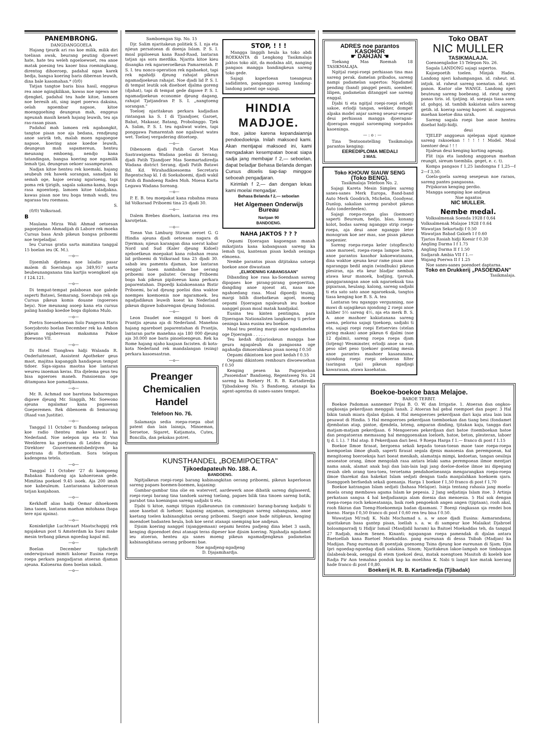PANEMBRONG.
DANGDANGGOELA
Hajang tjeurik ari ras koe milik, milik diri toelisan awak, beurang peuting djoewet hate, hate teu weleh ngoeloewoet, rea anoe matak poesing teu kaoer bisa roemingkang, direntog dihoeroep, padahal ngan karek bedja, bangsa koering baris diberean leuwih, dina bale kasomahan.* (0/0)
Tatjan tangtoe baris bisa hasil, enggeus rea anoe ngingkilikan, kawas noe ngewa noe djengkel, padahal teu hade kitoe, lamoen noe beresih ati, sing inget poerwa daksina, oelah ngoembar napsoe, kitoe moenggoehing deungeun mah, enggeus ngeunah masih keneh hajang leuwih, teu aja ras-rasan pisan.
Padahal mah lamoen rek ngabangkit, tangtoe pisan noe aja bedana, rendjeung anoe saririk teh, malah moen ngagoegoe napsoe, koering anoe koedoe leuwih, deungeun mah sapamereun, henteu meunang emboeng, nendjo kana tatandingan, bangsa koering noe ngamilik lemah tjai, deungeun oekoer sasampeuran.
Nadjan kitoe henteu rek koemaki, hajang seubeuh rek hawek sorangan, sanadjan ki semah oge, hajoe oerang ngarioeng, tapi poma rek tjirigih, sagala sakama-kama, boga rasa ngoentoep, lamoen kitoe taladjakna. kawas pisan noe teu boga temah wadi, teu ngarasa teu roemasa.
S.
(0/0) Volksraad.
B
Maulana Mirza Wali Ahmad oetoesan pagoejoeban Ahmadijah di Labore rek moeka Cursus basa Arab pikeun bangsa priboemi noe terpeladjar.
Ieu Cursus gratis sarta mimitina tanggal 15 boelan ieu (K. M.).
—o—
Djoemlah djelema noe laladio pasar malem di Soerabaja aja 349,957 sarta beubeunanganana tina kartjis woengkoel aja f 124.121.
—o—
Di tempat-tempat palaboean noe galede saperti Batawi, Semarang, Soerabaja rek aja Cursus pikeun komis douane (ngoeroes beja). Noe meunang asoep kana eta cursus paling handap koedoe boga diploma Mulo.
—o—
Poetra Soesoehoenan Solo Pangeran Haris Soerjobroto boelan December rek ka Ambon pikeun ngaberesan makamna Pakoe Boewono VII.
—o—
Di Hotel Tionghwa hidji Walanda R. Onderluitenant, Assistent Apotheker geus maot, majitna kapanggih handapeun tempat tidoer. Siga-sigana maotna koe lantaran weureu inoeman keras. Eta djelema geus teu bisa ngoeroes maneh. Pansioenna oge ditampana koe pamadjikanana.
—o—
Mr. R. Achmad noe baretona babarengan digawe djeung Mr. Singgih, Mr. Soewono ajeuna ngalamar kana pagawean Goeperemen. Rek dibenoem di Semarang (Raad van Justitie).
—o—
Tanggal 11 October ti Bandoeng nelepon koe radio (henteu make kawat) ka Nederland. Noe nelepon nja eta Ir. Van Weelderen ka poetrana di Leiden djeung Direktoer Gouvernementsbedrijven ka poetrana di Rotterdam. Sora telepon kadengena tetela.
—o—
Tanggal 11 October '27 di kampoeng Babakan Bandoeng aja kahoeroean gede. Mimitina poekoel 9.45 isoek. Aja 200 imah noe kabeuleum. Lantaranana kahoeroean tatjan kanjahoan.
—o—
Kerkhoff alias hadji Oemar dihoekoem lima taoen, lantaran maehan mitohana (bapa tere njai njaina).
—o—
Koninkelijke Luchtvaart Maatschappij rek ngajakeun post ti Amsterdam ka Suez make mesin terbang pikeun ngoedag kapal mil.
—o—
Boelan December tijdschrift onderwijsraad mimiti kaloear Eusina roepa roepa perkara pangadjaran atoeran djaman ajeuna. Kaloearna doea boelan sakali.
—o—
Samboengan Sip. No. 15
Djr. Salim njaritakeun politiek S. I. nja eta njieun persatoean di doenja Islam. P. S. I. moal pipiloeeun kana Raad-Raad, lantaran tatjan aja sora merdika. Njarita kitoe kieu disangka rek ngaroeroelkeun Pamarentah. P. S. I. teu nonco-operation rek ngabaekot, tapi rek ngahidji djeung rahajat pikeun ngamadjoekeun rahajat. Noe djadi lid P. S. I. di tempat leutik sok diseboet djalma goreng (djahat), tapi di tempat gede digawe P. S. I. ngamadjoekeun economie djeung dagang, rahajat Tjatjandran P. S. I. „nangtoeng sorangan."
Toeloej njaritakeun perkara kadjadian rintangan ka S. I di Tjiandjoer, Garoet, Babat, Makasar, Batang, Probolinggo. Tjek A. Salim, P. S. I. teu ngaliwat wates, tapi ponggawa Pamarentah noe ngaliwat wates wet. Toeloej vergadering ditoetoep.
—o—
Dibenoem djadi Patih Garoet Mas Sastrawigoena Wadana poelisi di Serang; djadi Patih Tjiandjoer Mas Soemartadiredja Wadana district Serang, djadi Patih Batawi Rd. Kd. Wirahadikoesoema Secretaris Regentschap kl. I di Soekaboemi, djadi wakil Patih di Bandoeng Raden Moh. Moesa Karta Legawa Wadana Soreang.
—o—
P. E. B. teu moepakat kana robahna reana lid Volksraad Priboemi tina 25 djadi 30.
—o—
Dalem Brebes disehors, lantaran rea rea karotjetan.
—o—
Toean Van Limburg Stirum oeroet G. G Hindia ajeuna djadi oetoesan nagara di Djerman; njieun karangan dina soerat kabar Nord und Sud (Kaler djeung Kidoel) njeboetkeun moepakat kana robahan reana lid priboemi di Volksraad tina 25 djadi 30. sabab ieu pamenta djaman, koe lantaran oenggal taoen nambahan bae oerang priboemi noe paliuter. Oerang Priboemi boga hak pikeun pipiloeeun kana perkara paparentahan. Dipoedji kalakoeanana Bistir Priboemi, ba'ad djeung poelisi dina waktoe noempes koemoenis noe ngaramoek. Ieu ngadjadikeun leuwih koeat ka Nederland pikeun digawe babarengan djeung Indonisi.
—o—
Leon Daudet noe minggat ti boei di Prantjis ajeuna aja di Nederland. Manehna hajang ngareboet paparentahan di Prantjis, lantaran parte manehna aja 180 000 djeung aja 30.000 noe baris pinoeloengeun. Rek ka Rome hajang njaho kaajaan facisten. di kota-kota Nederland rek mandalangan (ezing) perkara kasoesastran.
—o—
Preanger Chemicalien Handel
Telefoon No. 76.
Salamanja sedia roepa-roepa obat patent dan lain lainnja, Minoeman, Seroetoe, Sigaret, Katjamata, Cutex, Boncilla, dan pekakas potret.
STOP, ! ! !
Mangga linggih heula ka toko abdi ROEKANTA di Lengkong Tasikmalaja jaktos toko alit, da modalna alit, nanging pangaos mangga bandingkeun sareng toko gede.
Sajagi kaperloean toeangeun sadidinten, panganggo sareng landong-landong patent oge sajagi.
HINDIA MADJOE.
Itoe, jaitoe karena kepandaiannja pendoedoeknja. Inilah maksoed kami. Akan mentjapai maksoed ini, kami mengadakan kesempatan boeat siapa sadja jang membajar f 2,— seboelan, dapat beladjar Behasa Belanda dengan Cursus ditoelis tiap-tiap minggoe seboeah pengadjaran.
Kirimlah f 2,— dan dengan lekas kami moelai mengadjar.
Behasa Belanda f 2,— seboelan
Het Algemeen Onderwijs Bureau
Naripan 90
BANDOENG.
NAHA JAKTOS ? ? ?
Oepami Djoeragan kagoengan manah mikatjinta kana kabangsaan sareng ka lemah tjai, kantenan pisan kedah oeninga elmoena.
Nembe parantos pisan ditjitakna satoepi boekoe anoe diwastaan
„ELMOENING KABANGSAAN"
Dibanding koe rasa ka-Soendaan sareng dipapaes koe pirang-pirang goegoeritan, dangding anoe njoeat ati, nasa noe ngahoedang rasa. Moal dipoedji teuing, margi bilih disebatkeun agoel, moeng oepami Djoeragan ngaleueuh ieu boekoe nanggel pisan moal matak handjakal.
Eusina teu kinten pentingna, para Djoeragan Nationalisten langkoeng ti perloe oeninga kana eusina ieu boekoe.
Moal teu penting margi anoe ngadamelna oge Djoeragan . . . . .
Teu kedah ditjarioskeun mangga bae geura ngagaleuh da pangaosna oge ngahadja dimoerahkeun pisan noeng f 0.50
Oepami dikintoen koe post kedah f 0.55
Oepami dikintoen remhours diwoewoehan f 0.50
Kenging pesen ka Pagoejoeban „Pasoendan" Bandoeng, Regentsweg No. 24 sareng ka Boekery H. R. B. Kartadiredja Tjibadakweg No. 5 Bandoeng, atanapi ka agent-agentna di sanes-sanes tempat.
KUNSTHANDEL „BOEMIPOETRA"
Tjikoedapateuh No. 188. A.
BANDOENG.
Ngitjalkeun roepi-roepi barang kabinangkitan oerang priboemi, pikeun kaperloean sareng papaes boemen-boemen, kajaning:
Gambar-gambar tina olie en waterverf, aardewerk anoe dibatik sareng diglaseerd, roepi-roepi barang tina tandoek sareng toelang, papaes bilik tina tinoen sareng batik, parabot tina koeningan sareng sadjabi ti eta.
Djabi ti kitoe, nampi titipan itjalkeuneun (in commissie) barang-barang kadjabi ti anoe kasebat di luehoer, kajaning anjaman, soenggingan sareng sabangsana, anoe kaetang toelen kabinangkitan oerang priboemi. Saegri anoe bade nitipkeun, kenging moendoet badanten heula, boh koe serat atanapi soemping koe andjeun.
Djisim koering nanggel (njanggemaan) oepami henteu padjeng dina lebet 3 sasih, kenging dipoendoet deui atanapi teras dipeser koe djisim koering. Ngahadja ngadamel ieu atoeran, henteu aja sanes moeng pikeun ngamadjengkeun padamelan kabinangkitana oerang priboemi bae.
Noe ngadjeng-ngadjeng
D. Djajamihardja.
ADRES noe parantos KASOHOR
☛ DAHJAN ☚
Toekang Mas Roemah 18 TASIKMALAJA.
Ngitjal roepi-roepi perhiasan tina mas sareng perak. damelan pribados, sareng nampi padamelan sapertos: Ngadamel pending (band) pinggel peniti, soember, lilipen, padamelan ditanggel sae sareng enggal.
Djabi ti eta ngitjal roepi-roepi erlodji sakoe, erlodji tangan, wekker, dompet alpaka model anjar sareng seueur-seueur deui perhiasan mangga djoeragan-djoeragan enggal saroemping soepados kaoeninga.
— : o : —
Tina Tentoonstelling Tasikmalaja parantos kenging:
EEREDIPLOMA MEDALI
3 MAS.
Toko KHOUW SIAUW SENG
(Toko BENG).
Tasikmalaja Telefoon No. 2.
Sajagi Kareta Mesin Simplex sareng sanes-sanes Merk Europa, Band-band Auto Merk Goodrich, Michelin, Goodyear, Dunlop, sakalian sareng parabot pikeun Auto (onderdeelen).
Sajagi roepa-roepa glas (loemoer) saperti Beureum, hedjo, blao, konang kolot, bodas sareng nganggo strip roepa-roepa, aja deui anoe nganggo leter monogram koe aer mas, sae pisan pikeun soepenier.
Sareng roepa-roepa keler (stopflesch) anoe maroeel, roepa-roepa lampoe batre, anoe parantos kasohor kakoewatanana, dina waktoe ajeuna keur rame pisan anoe ngaranggo bedil angin (windbuks) pikeun plesiran, nja eta keur bladjar nembak atawa keur manoek, badjing, tjareuh, ganggaranngan anoe sok ngaroeksak tina pipiaraan, heulang. kalong, sareng sadjabi ti eta sato sato anoe ngaroeksak, tangtos tiasa kenging koe B. S. A. tea
Lantaran teu nganggo vergunning, noe mawi di sajagikeun njondong 2 roepi anoe kaliber 5½ sareng 4½, nja eta merk B. S. A. anoe mashoer kakiatanana sareng saena, pelorna sajagi tjoekoep, sadjabi ti eta, sajagi roepi roepi Eetservies (stelan piring makan) anoe pikeun 6 djalmi (noe 12 djalmi), sareng roepa roepa djam (lotjeng) Wesminster, erlodji anoe sa rae, peso silet peso tjoekoer goenting mesin anoe parantes mashoer kasaeanana, njondong roepi roepi oekoeran filter (saringan tjai) pikeun ngadjagi kawarasan, atawa kasehatan.
Toko OBAT
NIC MULLER
TASIKMALAJA.
Goenoengladoe 15 Telepon No. 26.
Sagala LANDONG sajagi sapertos.
Kajoepoetih toelen. Minjak Hades. Landong njeri kahampangan. id. raheut. id. intjok. id. raheut sareng soenatan. id. njeri panon. Kastor olie WANGI. Landong njeri beuteung sareng boebeang. id. rieut sareng panas tiris. id. tjatjing. id. soepaja tiasa sare. id. gohgoj. id. tambih kakiatan salira sareng getih. id. koerap sareng hapoer. id. auggoeun maehan koetoe dina sirah.
Sareng sagala roepi bae anoe henteu disebat hidji-hidji.
deui
TJELEP anggoeun njelepan sipat njamoe sareng raksoekan ! ! ! ! ! Model. Moal loentoer deui ! ! !
Itjaleun deui kenging korting ageung.
Flit (nja eta landong anggoeun maehan reungit, sireum toembila. geget, e. c. t).
Kompa pangaos f 1,25 landongna f 1,25—f 2—f 3,50.
Goela-goela sareng sesepeun noe raraos, sareng pantes pangaosna.
Prijskoran kenging perdio.
Mangga soemping koe andjeun
Noe ngantos
NIC MULLER.
Nembe medal.
Volksalmenak Soenda 1928 f 0,64
Volksalmenak Malajoe 1928 f 0.64
Wawatjan Sekartadji f 0.50
Wawatjan Babad Galoeh I f 0.60
Tjarios Rasiah hidji Koesir f 0.30
Angling Darma I f 1.75
Angling Darma II f 1.50
Sadjarah Ambia VII f 1.—
Wajang Poerwa II f 1.25
Noe sanes-sanes poendoet daptarna.
Toko en Drukkerij „PASOENDAN"
Tasikmalaja.
Boekoe-boekoe basa Melajoe.
BAROE TERBIT.
Boekoe Padoman aannemer Prijai B. O. W. dan Irrigatie. 1. Atoeran dan ongkos-ongkosnja pekerdjaan menggali tanah. 2 Atoeran hal gebal roempoet dan pager. 3 Hal bikin tanah miara djalan djalan. 4 Hal mengoeroes pekerdjaan dari kaju atau lain lain pesawat di Hindia. 5 Hal mengoeroes pekerdjaan toemboekan dan tiang besi (fondamet djembatan atap, pintoe, djendela, loteng, amparan dinding, tjitakan kaju, tangga dari matjam-matjam pekerdjaan. 6 Mengoeroes pekerdjaan dari batoe (toemboekan batoe dan pengatoeran memasang hal menggoenakan loeloeh, batoe, beton, plesteran, laboer tj d. l. l.). 7 Hal atap. 8 Pekerdjaan dari besi. 9 Roepa Harga f 1.— franco di post f 1.15
Boekoe Ilmoe firasat, bergoena sekali kepada toean-toean maoe taoe roepa-roepa koempoelan ilmoe ghaib, saperti firasat segala djenis manoesia dan perempoean, hal mengitoeng boeroeknja hari boeat menikah, alamatnja mimpi, kedoetan, tangan oesilnja sesoeatoe orang, ilmoe mengolah rasa antara lelaki sama perempoean ilmoe mentjari nama anak, alamat anak baji dan lain-lain lagi jang doeloe-doeloe ilmoe ini dipegang resiah oleh orang toea-toea, teroetama pendahoeloeannja mengarangkan roepa-roepa ilmoe tharekat dan hakekat Islam sedjati dengan tiada manjalahkan hoekoem sjara. Soenggoeh berfaedah sekali goenanja. Harga 1 boekoe f 1,50 franco di post f 1,70
Boekoe katrangan Islam sedjati (bahasa Melajoe). Isinja tentang rahasia jang moela-moela orang membawa agama Islam ke pepesia. 2 Jang sedjatinja Islam itoe. 3 Artinja perkataan sangsa 4 hal kedjadiannja alam doenia dan menoesia. 5 Hal sok dengan roepa-roepa roch kekoeatannja, baik roeh pengoekoh angen angen (tjiptaan), rooh akal, rooh fikiran dan Toeng-Hoekoemnja badan djasmani. 7 Boenji ringkasan sja rendei bon koeno. Harga f 0,50 franco di post f 0,60 ren teu bisa f 0.50.
Wawatjan Mi'radj K. Nabi Mochamad s. a. w anoe djadi Eusina: Asmarandana; njaritakeun basa gantep pisan, loellah s. a. w. di sampeur koe Malaikat Djabroel boloamparradj ti Hidjir Ismail (Masdjidil haram) ka Baitoel Moekaddas teh, da tanggal 27 Radjab, malem Senen. Kinanti; ngapangan roepa pamendak di djalan antara Baetoellah kana Baetoel Moekaddas. pang eureunan di dessa Tsibah (Madjan) ka Madijan. Pang eureunan di poentjak goenoeng Tsina djeung koe eureunan di Sjam; Djin Ipri ngoedag-ngoedag djadi salakina. Sinom; Njaritakeun lakoe-lampah noe timbangan ilalabeak-beak, oenggal di etem tjoekoel deui, matak noengtoen Masitoh di koeleb koe Radja Pir Aon temahna pondok kap ka moelihna K. Nabi ti langit koe matak koerang hade franco di post f 0,80.
Boekerij H. R. B. Kartadiredja (Tjibadak)